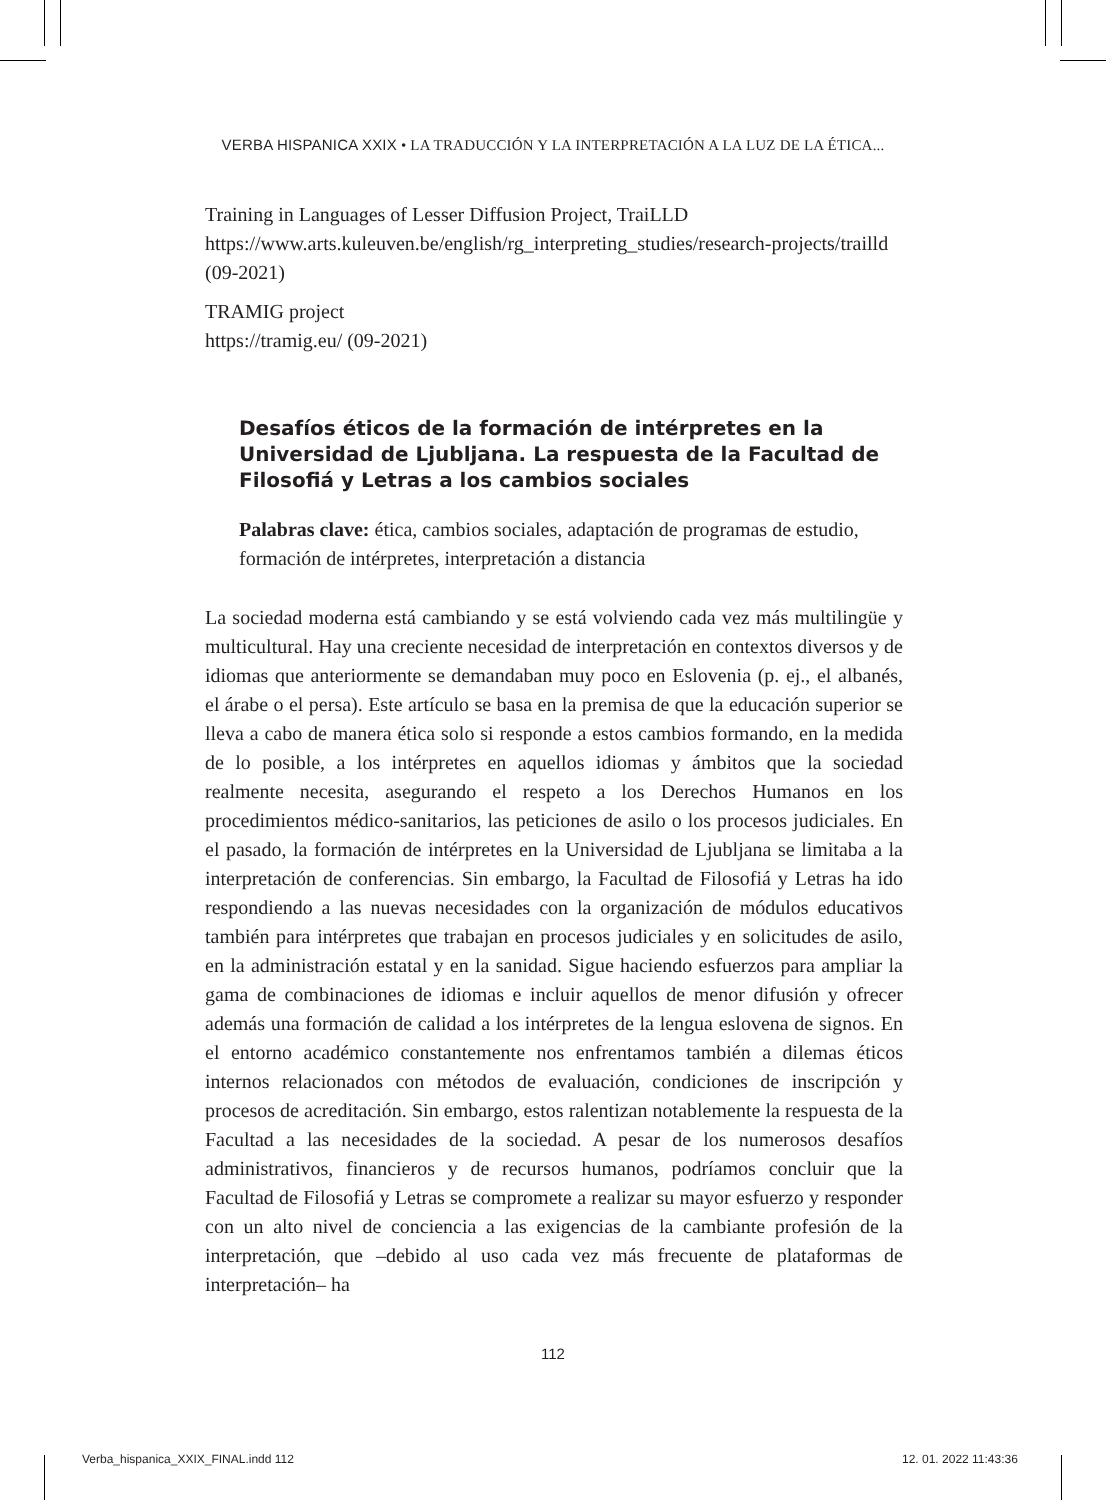VERBA HISPANICA XXIX • LA TRADUCCIÓN Y LA INTERPRETACIÓN A LA LUZ DE LA ÉTICA...
Training in Languages of Lesser Diffusion Project, TraiLLD
https://www.arts.kuleuven.be/english/rg_interpreting_studies/research-projects/trailld (09-2021)
TRAMIG project
https://tramig.eu/ (09-2021)
Desafíos éticos de la formación de intérpretes en la Universidad de Ljubljana. La respuesta de la Facultad de Filosofiá y Letras a los cambios sociales
Palabras clave: ética, cambios sociales, adaptación de programas de estudio, formación de intérpretes, interpretación a distancia
La sociedad moderna está cambiando y se está volviendo cada vez más multilingüe y multicultural. Hay una creciente necesidad de interpretación en contextos diversos y de idiomas que anteriormente se demandaban muy poco en Eslovenia (p. ej., el albanés, el árabe o el persa). Este artículo se basa en la premisa de que la educación superior se lleva a cabo de manera ética solo si responde a estos cambios formando, en la medida de lo posible, a los intérpretes en aquellos idiomas y ámbitos que la sociedad realmente necesita, asegurando el respeto a los Derechos Humanos en los procedimientos médico-sanitarios, las peticiones de asilo o los procesos judiciales. En el pasado, la formación de intérpretes en la Universidad de Ljubljana se limitaba a la interpretación de conferencias. Sin embargo, la Facultad de Filosofiá y Letras ha ido respondiendo a las nuevas necesidades con la organización de módulos educativos también para intérpretes que trabajan en procesos judiciales y en solicitudes de asilo, en la administración estatal y en la sanidad. Sigue haciendo esfuerzos para ampliar la gama de combinaciones de idiomas e incluir aquellos de menor difusión y ofrecer además una formación de calidad a los intérpretes de la lengua eslovena de signos. En el entorno académico constantemente nos enfrentamos también a dilemas éticos internos relacionados con métodos de evaluación, condiciones de inscripción y procesos de acreditación. Sin embargo, estos ralentizan notablemente la respuesta de la Facultad a las necesidades de la sociedad. A pesar de los numerosos desafíos administrativos, financieros y de recursos humanos, podríamos concluir que la Facultad de Filosofiá y Letras se compromete a realizar su mayor esfuerzo y responder con un alto nivel de conciencia a las exigencias de la cambiante profesión de la interpretación, que –debido al uso cada vez más frecuente de plataformas de interpretación– ha
112
Verba_hispanica_XXIX_FINAL.indd 112
12. 01. 2022 11:43:36